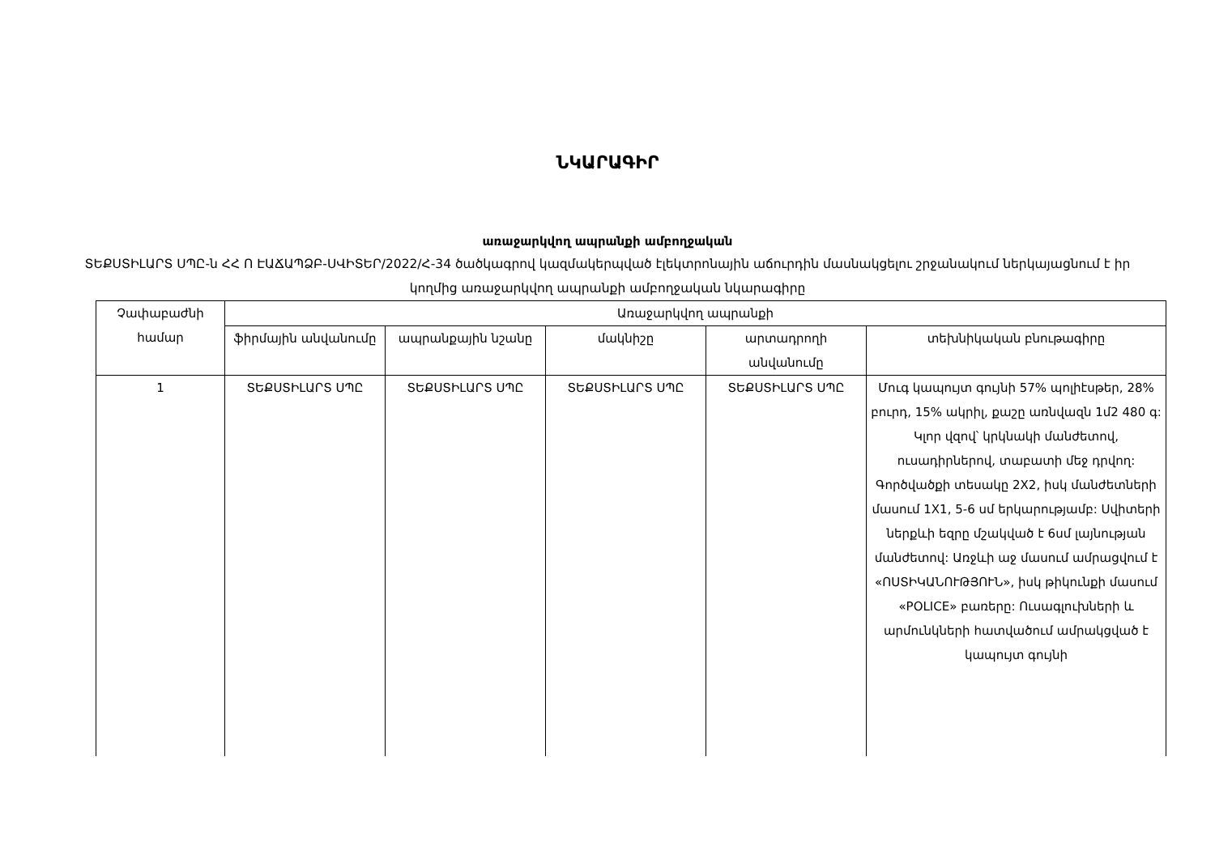ՆԿԱՐԱԳԻՐ
առաջարկվող ապրանքի ամբողջական
ՏԵՔՍՏԻԼԱՐՏ ՍՊԸ-ն ՀՀ Ո ԷԱՃԱՊՁԲ-ՍՎԻՏԵՐ/2022/Հ-34 ծածկագրով կազմակերպված էլեկտրոնային աճուրդին մասնակցելու շրջանակում ներկայացնում է իր կողմից առաջարկվող ապրանքի ամբողջական նկարագիրը
| Չափաբաժնի համար | Առաջարկվող ապրանքի | | | | |
| --- | --- | --- | --- | --- | --- |
| | ֆիրմային անվանումը | ապրանքային նշանը | մակնիշը | արտադրողի անվանումը | տեխնիկական բնութագիրը |
| 1 | ՏԵՔՍՏԻԼԱՐՏ ՍՊԸ | ՏԵՔՍՏԻԼԱՐՏ ՍՊԸ | ՏԵՔՍՏԻԼԱՐՏ ՍՊԸ | ՏԵՔՍՏԻԼԱՐՏ ՍՊԸ | Մուգ կապույտ գույնի 57% պոլիէսթեր, 28% բուրդ, 15% ակրիլ, քաշը առնվազն 1մ2 480 գ: Կլոր վզով՝ կրկնակի մանժետով, ուսադիրներով, տաբատի մեջ դրվող: Գործվածքի տեսակը 2X2, իսկ մանժետների մասում 1X1, 5-6 սմ երկարությամբ: Սվիտերի ներքևի եզրը մշակված է 6սմ լայնության մանժետով: Առջևի աջ մասում ամրացվում է «ՈՍՏԻԿԱՆՈՒԹՅՈՒՆ», իսկ թիկունքի մասում «POLICE» բառերը: Ուսագլուխների և արմունկների հատվածում ամրակցված է կապույտ գույնի |